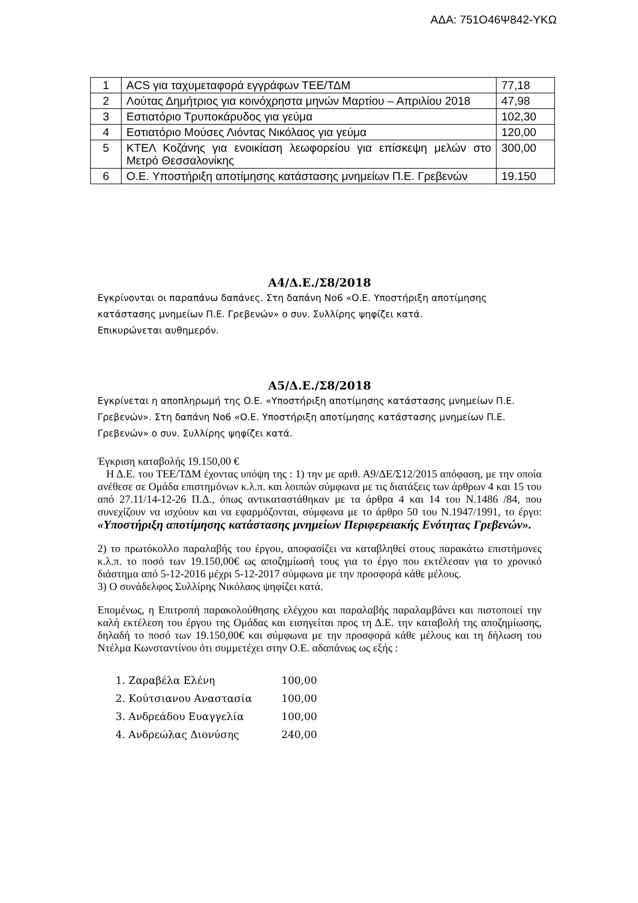ΑΔΑ: 751Ο46Ψ842-ΥΚΩ
| 1 | ACS για ταχυμεταφορά εγγράφων ΤΕΕ/ΤΔΜ | 77,18 |
| 2 | Λούτας Δημήτριος για κοινόχρηστα μηνών Μαρτίου – Απριλίου 2018 | 47,98 |
| 3 | Εστιατόριο Τρυποκάρυδος για γεύμα | 102,30 |
| 4 | Εστιατόριο Μούσες Λιόντας Νικόλαος για γεύμα | 120,00 |
| 5 | ΚΤΕΛ Κοζάνης για ενοικίαση λεωφορείου για επίσκεψη μελών στο Μετρό Θεσσαλονίκης | 300,00 |
| 6 | Ο.Ε. Υποστήριξη αποτίμησης κατάστασης μνημείων Π.Ε. Γρεβενών | 19.150 |
Α4/Δ.Ε./Σ8/2018
Εγκρίνονται οι παραπάνω δαπάνες. Στη δαπάνη Νο6 «Ο.Ε. Υποστήριξη αποτίμησης κατάστασης μνημείων Π.Ε. Γρεβενών» ο συν. Συλλίρης ψηφίζει κατά.
Επικυρώνεται αυθημερόν.
Α5/Δ.Ε./Σ8/2018
Εγκρίνεται η αποπληρωμή της Ο.Ε. «Υποστήριξη αποτίμησης κατάστασης μνημείων Π.Ε. Γρεβενών». Στη δαπάνη Νο6 «Ο.Ε. Υποστήριξη αποτίμησης κατάστασης μνημείων Π.Ε. Γρεβενών» ο συν. Συλλίρης ψηφίζει κατά.
Έγκριση καταβολής 19.150,00 €
Η Δ.Ε. του ΤΕΕ/ΤΔΜ έχοντας υπόψη της : 1) την με αριθ. Α9/ΔΕ/Σ12/2015 απόφαση, με την οποία ανέθεσε σε Ομάδα επιστημόνων κ.λ.π. και λοιπών σύμφωνα με τις διατάξεις των άρθρων 4 και 15 του από 27.11/14-12-26 Π.Δ., όπως αντικαταστάθηκαν με τα άρθρα 4 και 14 του Ν.1486 /84, που συνεχίζουν να ισχύουν και να εφαρμόζονται, σύμφωνα με το άρθρο 50 του Ν.1947/1991, το έργο: «Υποστήριξη αποτίμησης κατάστασης μνημείων Περιφερειακής Ενότητας Γρεβενών».
2) το πρωτόκολλο παραλαβής του έργου, αποφασίζει να καταβληθεί στους παρακάτω επιστήμονες κ.λ.π. το ποσό των 19.150,00€ ως αποζημίωσή τους για το έργο που εκτέλεσαν για το χρονικό διάστημα από 5-12-2016 μέχρι 5-12-2017 σύμφωνα με την προσφορά κάθε μέλους.
3) Ο συνάδελφος Συλλίρης Νικόλαος ψηφίζει κατά.
Επομένως, η Επιτροπή παρακολούθησης ελέγχου και παραλαβής παραλαμβάνει και πιστοποιεί την καλή εκτέλεση του έργου της Ομάδας και εισηγείται προς τη Δ.Ε. την καταβολή της αποζημίωσης, δηλαδή το ποσό των 19.150,00€ και σύμφωνα με την προσφορά κάθε μέλους και τη δήλωση του Ντέλμα Κωνσταντίνου ότι συμμετέχει στην Ο.Ε. αδαπάνως ως εξής :
1. Ζαραβέλα Ελένη 100,00
2. Κούτσιανου Αναστασία 100,00
3. Ανδρεάδου Ευαγγελία 100,00
4. Ανδρεώλας Διονύσης 240,00